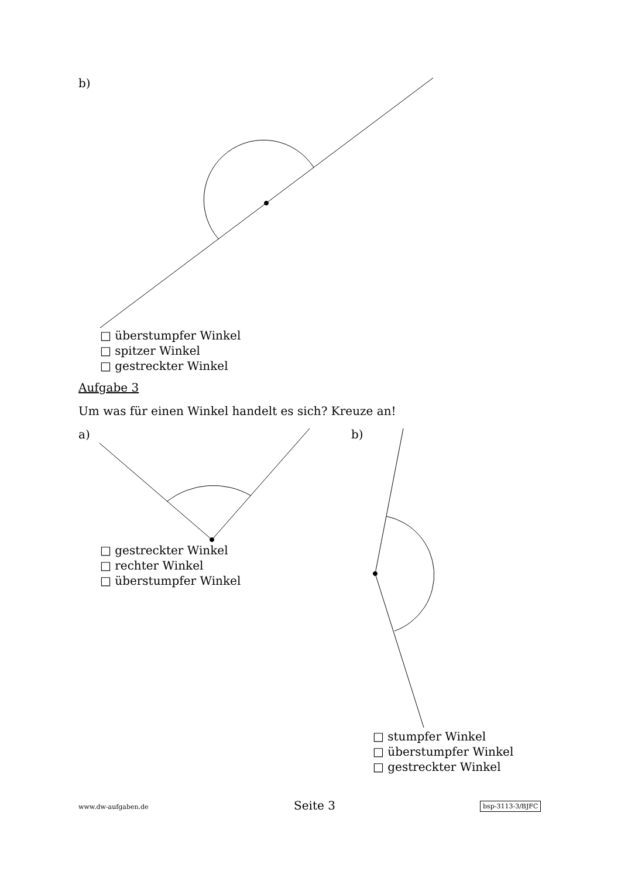b)
□ überstumpfer Winkel
□ spitzer Winkel
□ gestreckter Winkel
Aufgabe 3
Um was für einen Winkel handelt es sich? Kreuze an!
a) b)
□ gestreckter Winkel
□ rechter Winkel
□ überstumpfer Winkel
□ stumpfer Winkel
□ überstumpfer Winkel
□ gestreckter Winkel
www.dw-aufgaben.de Seite 3 bsp-3113-3/BJFC